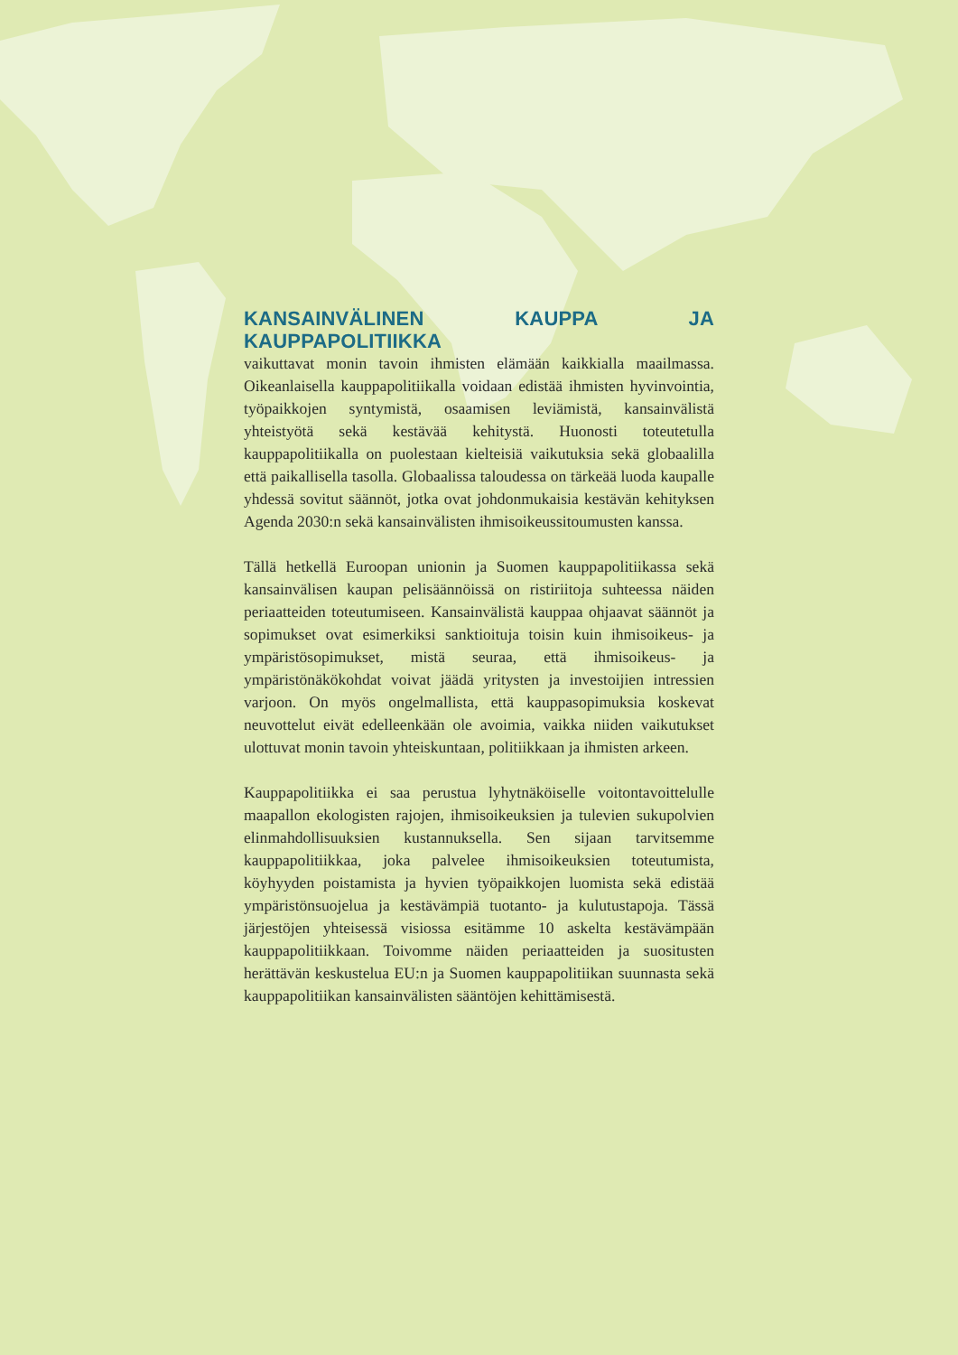KANSAINVÄLINEN KAUPPA JA KAUPPAPOLITIIKKA
vaikuttavat monin tavoin ihmisten elämään kaikkialla maailmassa. Oikeanlaisella kauppapolitiikalla voidaan edistää ihmisten hyvinvointia, työpaikkojen syntymistä, osaamisen leviämistä, kansainvälistä yhteistyötä sekä kestävää kehitystä. Huonosti toteutetulla kauppapolitiikalla on puolestaan kielteisiä vaikutuksia sekä globaalilla että paikallisella tasolla. Globaalissa taloudessa on tärkeää luoda kaupalle yhdessä sovitut säännöt, jotka ovat johdonmukaisia kestävän kehityksen Agenda 2030:n sekä kansainvälisten ihmisoikeussitoumusten kanssa.
Tällä hetkellä Euroopan unionin ja Suomen kauppapolitiikassa sekä kansainvälisen kaupan pelisäännöissä on ristiriitoja suhteessa näiden periaatteiden toteutumiseen. Kansainvälistä kauppaa ohjaavat säännöt ja sopimukset ovat esimerkiksi sanktioituja toisin kuin ihmisoikeus- ja ympäristösopimukset, mistä seuraa, että ihmisoikeus- ja ympäristönäkökohdat voivat jäädä yritysten ja investoijien intressien varjoon. On myös ongelmallista, että kauppasopimuksia koskevat neuvottelut eivät edelleenkään ole avoimia, vaikka niiden vaikutukset ulottuvat monin tavoin yhteiskuntaan, politiikkaan ja ihmisten arkeen.
Kauppapolitiikka ei saa perustua lyhytnäköiselle voitontavoittelulle maapallon ekologisten rajojen, ihmisoikeuksien ja tulevien sukupolvien elinmahdollisuuksien kustannuksella. Sen sijaan tarvitsemme kauppapolitiikkaa, joka palvelee ihmisoikeuksien toteutumista, köyhyyden poistamista ja hyvien työpaikkojen luomista sekä edistää ympäristönsuojelua ja kestävämpiä tuotanto- ja kulutustapoja. Tässä järjestöjen yhteisessä visiossa esitämme 10 askelta kestävämpään kauppapolitiikkaan. Toivomme näiden periaatteiden ja suositusten herättävän keskustelua EU:n ja Suomen kauppapolitiikan suunnasta sekä kauppapolitiikan kansainvälisten sääntöjen kehittämisestä.